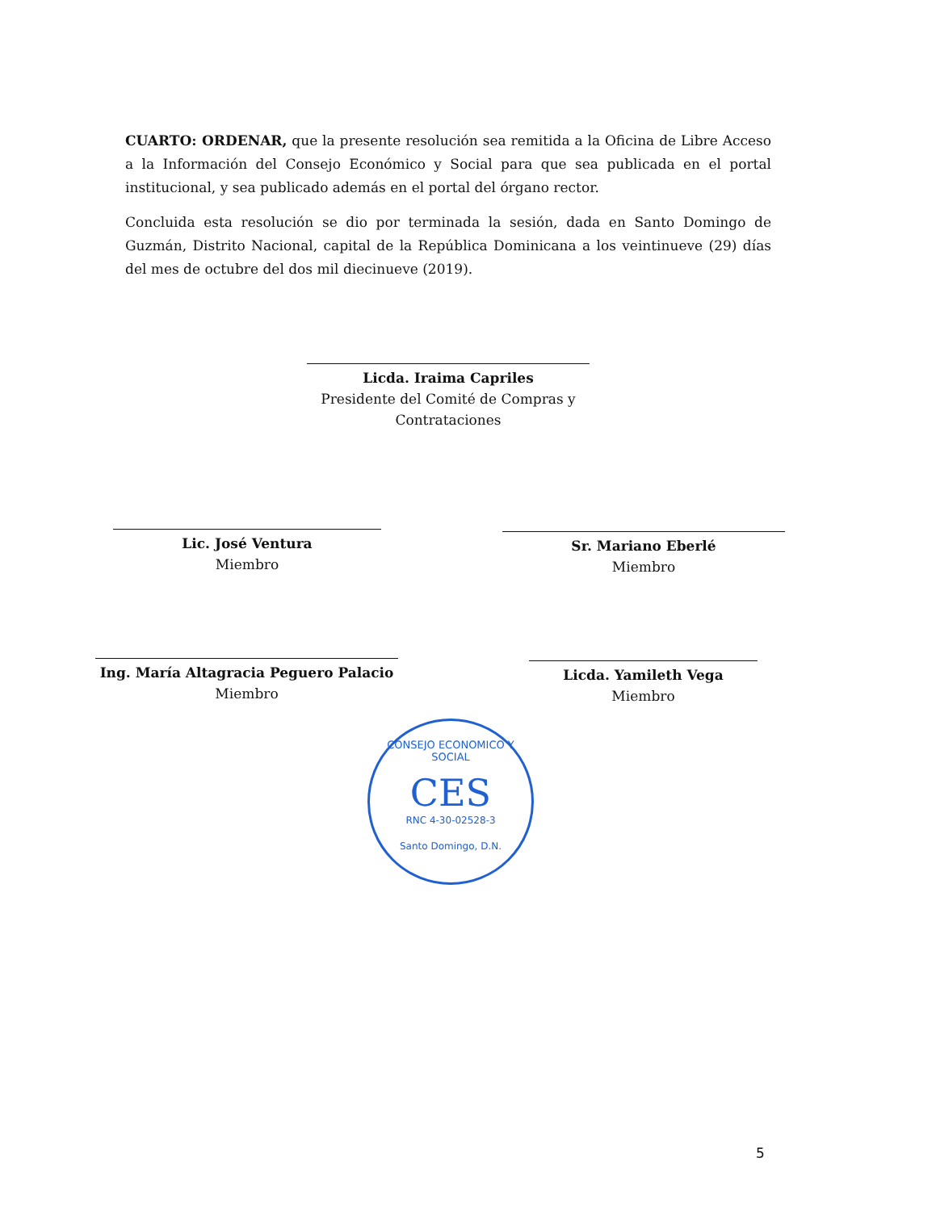CUARTO: ORDENAR, que la presente resolución sea remitida a la Oficina de Libre Acceso a la Información del Consejo Económico y Social para que sea publicada en el portal institucional, y sea publicado además en el portal del órgano rector.
Concluida esta resolución se dio por terminada la sesión, dada en Santo Domingo de Guzmán, Distrito Nacional, capital de la República Dominicana a los veintinueve (29) días del mes de octubre del dos mil diecinueve (2019).
Licda. Iraima Capriles
Presidente del Comité de Compras y Contrataciones
Lic. José Ventura
Miembro
Sr. Mariano Eberlé
Miembro
Ing. María Altagracia Peguero Palacio
Miembro
Licda. Yamileth Vega
Miembro
CONSEJO ECONOMICO Y SOCIAL
CES
RNC 4-30-02528-3
Santo Domingo, D.N.
5